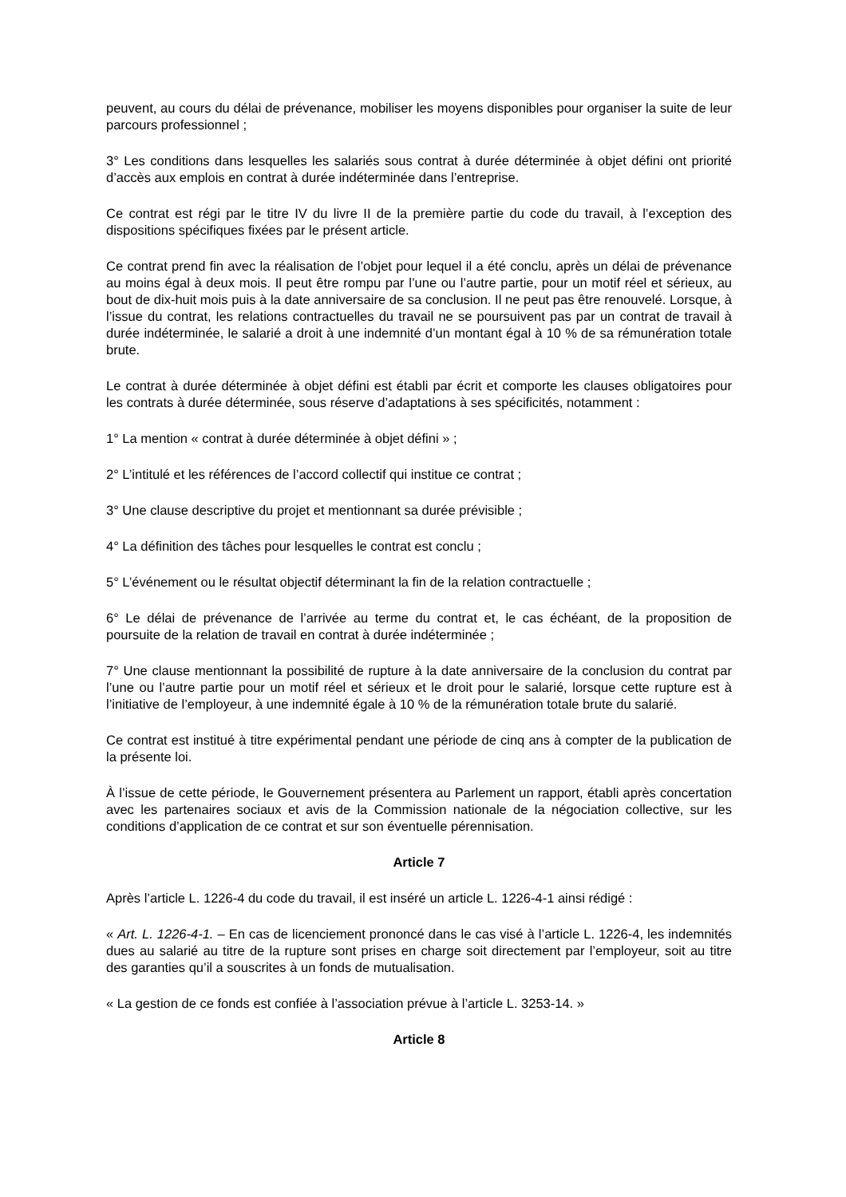peuvent, au cours du délai de prévenance, mobiliser les moyens disponibles pour organiser la suite de leur parcours professionnel ;
3° Les conditions dans lesquelles les salariés sous contrat à durée déterminée à objet défini ont priorité d’accès aux emplois en contrat à durée indéterminée dans l’entreprise.
Ce contrat est régi par le titre IV du livre II de la première partie du code du travail, à l’exception des dispositions spécifiques fixées par le présent article.
Ce contrat prend fin avec la réalisation de l’objet pour lequel il a été conclu, après un délai de prévenance au moins égal à deux mois. Il peut être rompu par l’une ou l’autre partie, pour un motif réel et sérieux, au bout de dix-huit mois puis à la date anniversaire de sa conclusion. Il ne peut pas être renouvelé. Lorsque, à l’issue du contrat, les relations contractuelles du travail ne se poursuivent pas par un contrat de travail à durée indéterminée, le salarié a droit à une indemnité d’un montant égal à 10 % de sa rémunération totale brute.
Le contrat à durée déterminée à objet défini est établi par écrit et comporte les clauses obligatoires pour les contrats à durée déterminée, sous réserve d’adaptations à ses spécificités, notamment :
1° La mention « contrat à durée déterminée à objet défini » ;
2° L’intitulé et les références de l’accord collectif qui institue ce contrat ;
3° Une clause descriptive du projet et mentionnant sa durée prévisible ;
4° La définition des tâches pour lesquelles le contrat est conclu ;
5° L’événement ou le résultat objectif déterminant la fin de la relation contractuelle ;
6° Le délai de prévenance de l’arrivée au terme du contrat et, le cas échéant, de la proposition de poursuite de la relation de travail en contrat à durée indéterminée ;
7° Une clause mentionnant la possibilité de rupture à la date anniversaire de la conclusion du contrat par l’une ou l’autre partie pour un motif réel et sérieux et le droit pour le salarié, lorsque cette rupture est à l’initiative de l’employeur, à une indemnité égale à 10 % de la rémunération totale brute du salarié.
Ce contrat est institué à titre expérimental pendant une période de cinq ans à compter de la publication de la présente loi.
À l’issue de cette période, le Gouvernement présentera au Parlement un rapport, établi après concertation avec les partenaires sociaux et avis de la Commission nationale de la négociation collective, sur les conditions d’application de ce contrat et sur son éventuelle pérennisation.
Article 7
Après l’article L. 1226-4 du code du travail, il est inséré un article L. 1226-4-1 ainsi rédigé :
« Art. L. 1226-4-1. – En cas de licenciement prononcé dans le cas visé à l’article L. 1226-4, les indemnités dues au salarié au titre de la rupture sont prises en charge soit directement par l’employeur, soit au titre des garanties qu’il a souscrites à un fonds de mutualisation.
« La gestion de ce fonds est confiée à l’association prévue à l’article L. 3253-14. »
Article 8